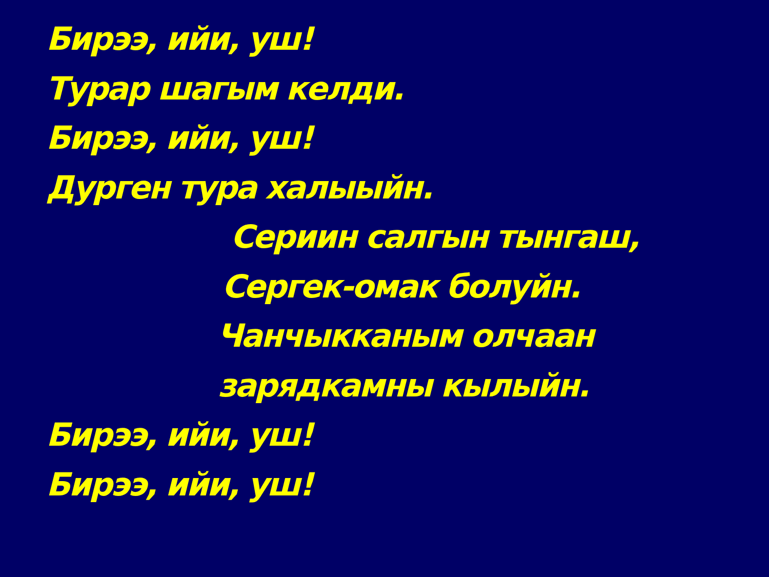Бирээ, ийи, уш!
Турар шагым келди.
Бирээ, ийи, уш!
Дурген тура халыыйн.
Сериин салгын тынгаш,
Сергек-омак болуйн.
Чанчыкканым олчаан
зарядкамны кылыйн.
Бирээ, ийи, уш!
Бирээ, ийи, уш!